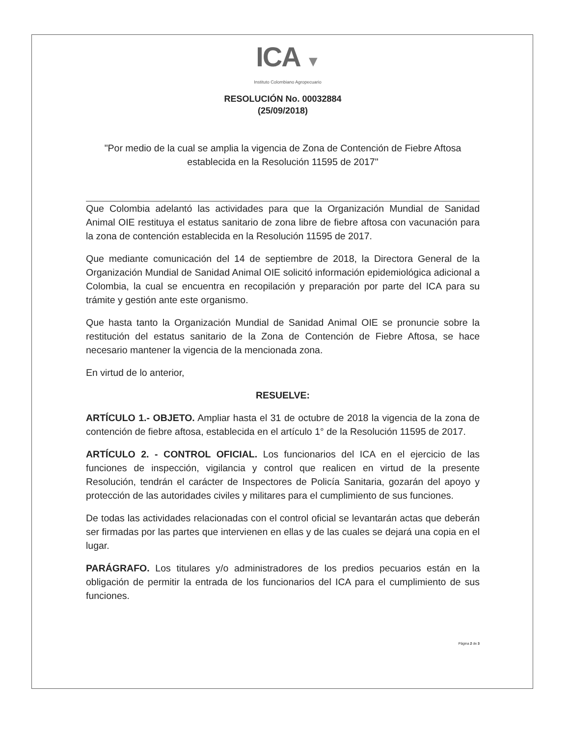ICA ▼
Instituto Colombiano Agropecuario
RESOLUCIÓN No. 00032884
(25/09/2018)
"Por medio de la cual se amplia la vigencia de Zona de Contención de Fiebre Aftosa establecida en la Resolución 11595 de 2017"
Que Colombia adelantó las actividades para que la Organización Mundial de Sanidad Animal OIE restituya el estatus sanitario de zona libre de fiebre aftosa con vacunación para la zona de contención establecida en la Resolución 11595 de 2017.
Que mediante comunicación del 14 de septiembre de 2018, la Directora General de la Organización Mundial de Sanidad Animal OIE solicitó información epidemiológica adicional a Colombia, la cual se encuentra en recopilación y preparación por parte del ICA para su trámite y gestión ante este organismo.
Que hasta tanto la Organización Mundial de Sanidad Animal OIE se pronuncie sobre la restitución del estatus sanitario de la Zona de Contención de Fiebre Aftosa, se hace necesario mantener la vigencia de la mencionada zona.
En virtud de lo anterior,
RESUELVE:
ARTÍCULO 1.- OBJETO. Ampliar hasta el 31 de octubre de 2018 la vigencia de la zona de contención de fiebre aftosa, establecida en el artículo 1° de la Resolución 11595 de 2017.
ARTÍCULO 2. - CONTROL OFICIAL. Los funcionarios del ICA en el ejercicio de las funciones de inspección, vigilancia y control que realicen en virtud de la presente Resolución, tendrán el carácter de Inspectores de Policía Sanitaria, gozarán del apoyo y protección de las autoridades civiles y militares para el cumplimiento de sus funciones.
De todas las actividades relacionadas con el control oficial se levantarán actas que deberán ser firmadas por las partes que intervienen en ellas y de las cuales se dejará una copia en el lugar.
PARÁGRAFO. Los titulares y/o administradores de los predios pecuarios están en la obligación de permitir la entrada de los funcionarios del ICA para el cumplimiento de sus funciones.
Página 2 de 3